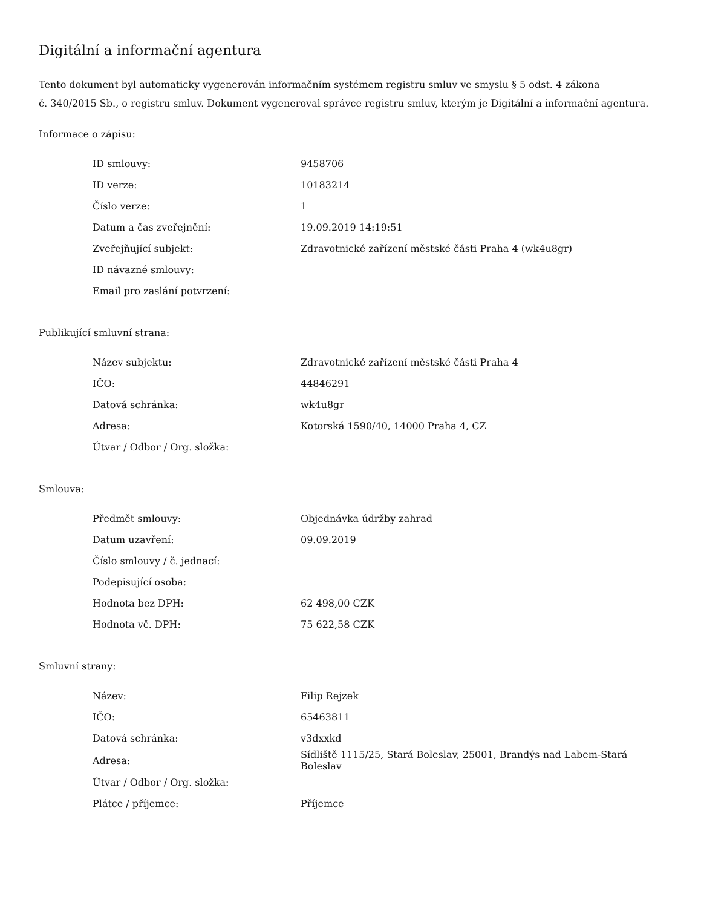Digitální a informační agentura
Tento dokument byl automaticky vygenerován informačním systémem registru smluv ve smyslu § 5 odst. 4 zákona
č. 340/2015 Sb., o registru smluv. Dokument vygeneroval správce registru smluv, kterým je Digitální a informační agentura.
Informace o zápisu:
| ID smlouvy: | 9458706 |
| ID verze: | 10183214 |
| Číslo verze: | 1 |
| Datum a čas zveřejnění: | 19.09.2019 14:19:51 |
| Zveřejňující subjekt: | Zdravotnické zařízení městské části Praha 4 (wk4u8gr) |
| ID návazné smlouvy: | |
| Email pro zaslání potvrzení: | |
Publikující smluvní strana:
| Název subjektu: | Zdravotnické zařízení městské části Praha 4 |
| IČO: | 44846291 |
| Datová schránka: | wk4u8gr |
| Adresa: | Kotorská 1590/40, 14000 Praha 4, CZ |
| Útvar / Odbor / Org. složka: | |
Smlouva:
| Předmět smlouvy: | Objednávka údržby zahrad |
| Datum uzavření: | 09.09.2019 |
| Číslo smlouvy / č. jednací: | |
| Podepisující osoba: | |
| Hodnota bez DPH: | 62 498,00 CZK |
| Hodnota vč. DPH: | 75 622,58 CZK |
Smluvní strany:
| Název: | Filip Rejzek |
| IČO: | 65463811 |
| Datová schránka: | v3dxxkd |
| Adresa: | Sídliště 1115/25, Stará Boleslav, 25001, Brandýs nad Labem-Stará Boleslav |
| Útvar / Odbor / Org. složka: | |
| Plátce / příjemce: | Příjemce |